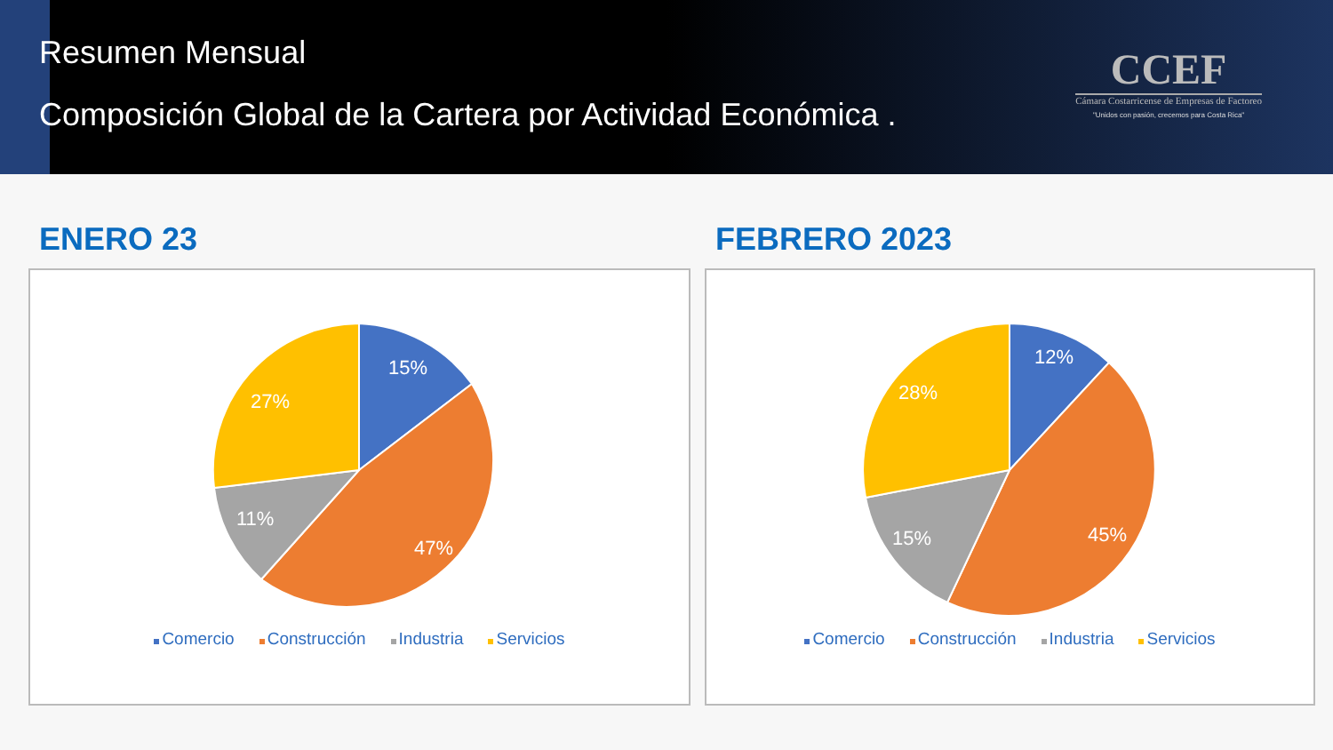Resumen Mensual
Composición Global de la Cartera por Actividad Económica .
CCEF
Cámara Costarricense de Empresas de Factoreo
"Unidos con pasión, crecemos para Costa Rica"
ENERO 23
15%
47%
11%
27%
Comercio Construcción Industria Servicios
FEBRERO 2023
12%
45%
15%
28%
Comercio Construcción Industria Servicios